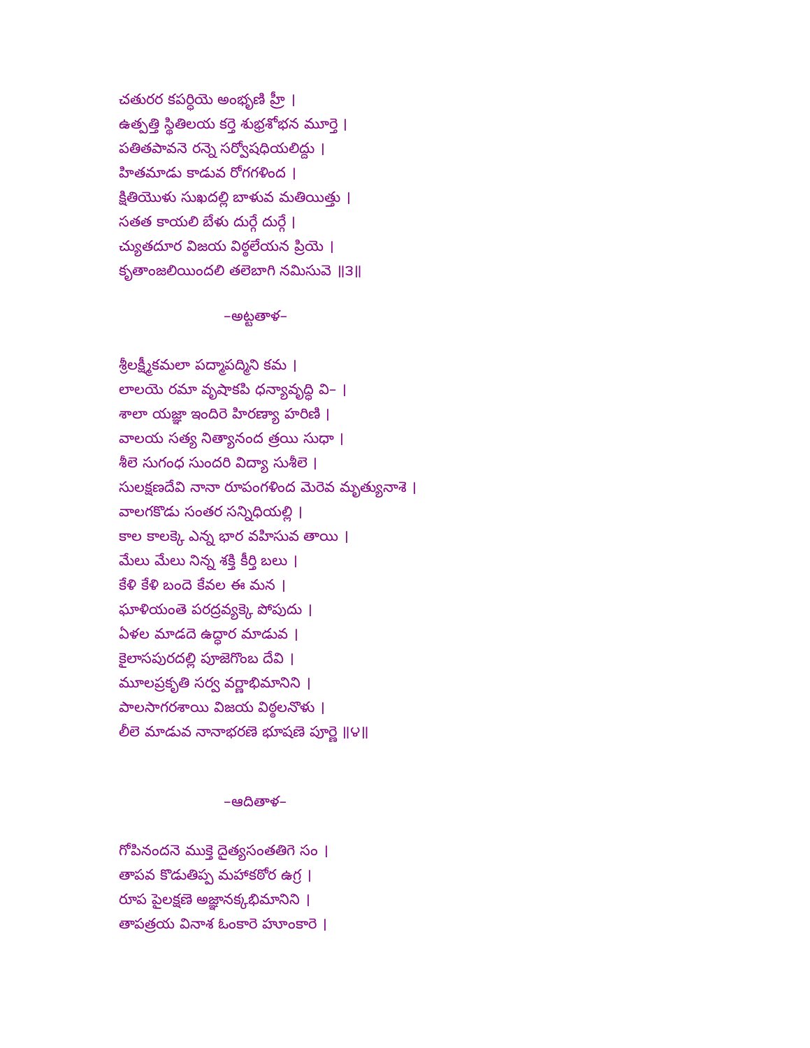చతురర కపర్ధియె అంభృణి హ్రీ ।
ఉత్పత్తి స్థితిలయ కర్తె శుభ్రశోభన మూర్తె ।
పతితపావనె రన్నె సర్వోషధియలిద్దు ।
హితమాడు కాడువ రోగగళింద ।
క్షితియొళు సుఖదల్లి బాళువ మతియిత్తు ।
సతత కాయలి బేళు దుర్గే దుర్గే ।
చ్యుతదూర విజయ విఠ్ఠలేయన ప్రియె ।
కృతాంజలియిందలి తలెబాగి నమిసువె ॥౩॥
–అట్టతాళ–
శ్రీలక్ష్మీకమలా పద్మాపద్మిని కమ ।
లాలయె రమా వృషాకపి ధన్యావృద్ధి వి– ।
శాలా యజ్ఞా ఇందిరె హిరణ్యా హరిణి ।
వాలయ సత్య నిత్యానంద త్రయి సుధా ।
శీలె సుగంధ సుందరి విద్యా సుశీలె ।
సులక్షణదేవి నానా రూపంగళింద మెరెవ మృత్యునాశె ।
వాలగకొడు సంతర సన్నిధియల్లి ।
కాల కాలక్కె ఎన్న భార వహిసువ తాయి ।
మేలు మేలు నిన్న శక్తి కీర్తి బలు ।
కేళి కేళి బందె కేవల ఈ మన ।
ఘాళియంతె పరద్రవ్యక్కె పోపుదు ।
ఏళల మాడదె ఉద్ధార మాడువ ।
కైలాసపురదల్లి పూజెగొంబ దేవి ।
మూలప్రకృతి సర్వ వర్ణాభిమానిని ।
పాలసాగరశాయి విజయ విఠ్ఠలనొళు ।
లీలె మాడువ నానాభరణె భూషణె పూర్ణె ॥౪॥
–ఆదితాళ–
గోపినందనె ముక్తె దైత్యసంతతిగె సం ।
తాపవ కొడుతిప్ప మహాకఠోర ఉగ్ర ।
రూప పైలక్షణె అజ్ఞానక్కభిమానిని ।
తాపత్రయ వినాశ ఓంకారె హూంకారె ।